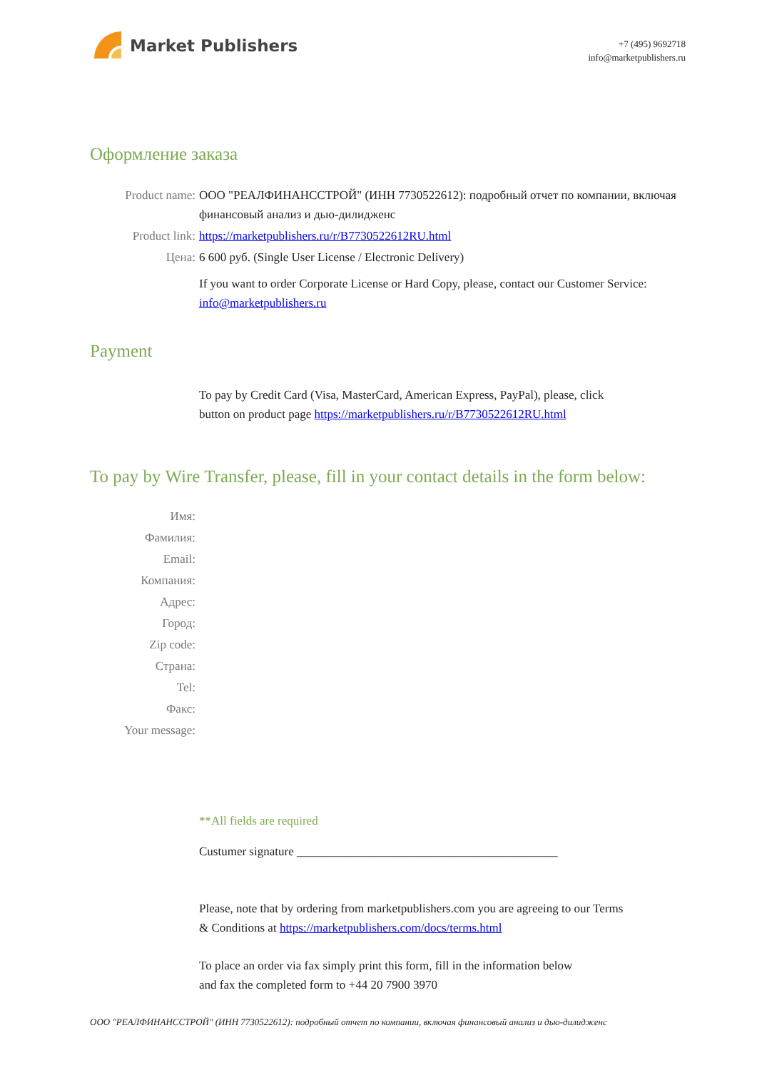Market Publishers
+7 (495) 9692718
info@marketpublishers.ru
Оформление заказа
Product name: ООО "РЕАЛФИНАНССТРОЙ" (ИНН 7730522612): подробный отчет по компании, включая финансовый анализ и дью-дилидженс
Product link: https://marketpublishers.ru/r/B7730522612RU.html
Цена: 6 600 руб. (Single User License / Electronic Delivery)
If you want to order Corporate License or Hard Copy, please, contact our Customer Service:
info@marketpublishers.ru
Payment
To pay by Credit Card (Visa, MasterCard, American Express, PayPal), please, click
button on product page https://marketpublishers.ru/r/B7730522612RU.html
To pay by Wire Transfer, please, fill in your contact details in the form below:
Имя:
Фамилия:
Email:
Компания:
Адрес:
Город:
Zip code:
Страна:
Tel:
Факс:
Your message:
**All fields are required
Custumer signature ___________________________________________
Please, note that by ordering from marketpublishers.com you are agreeing to our Terms
& Conditions at https://marketpublishers.com/docs/terms.html
To place an order via fax simply print this form, fill in the information below
and fax the completed form to +44 20 7900 3970
ООО "РЕАЛФИНАНССТРОЙ" (ИНН 7730522612): подробный отчет по компании, включая финансовый анализ и дью-дилидженс